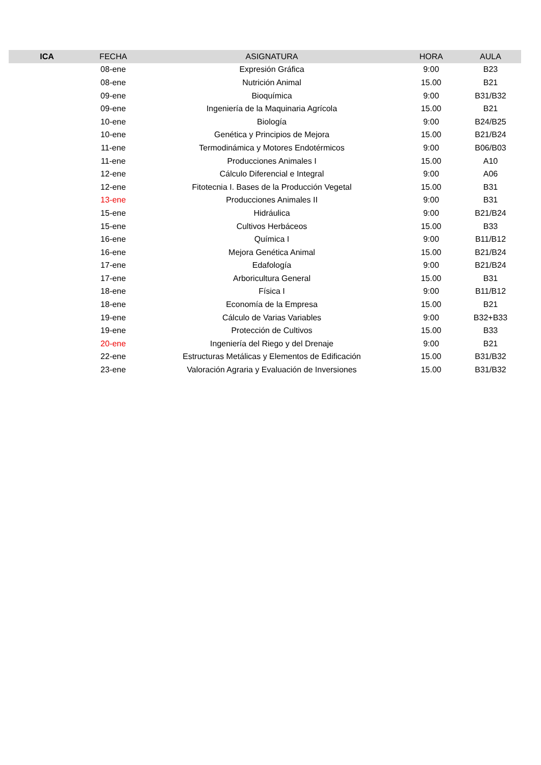| ICA | FECHA | ASIGNATURA | HORA | AULA |
| --- | --- | --- | --- | --- |
| | 08-ene | Expresión Gráfica | 9:00 | B23 |
| | 08-ene | Nutrición Animal | 15.00 | B21 |
| | 09-ene | Bioquímica | 9:00 | B31/B32 |
| | 09-ene | Ingeniería de la Maquinaria Agrícola | 15.00 | B21 |
| | 10-ene | Biología | 9:00 | B24/B25 |
| | 10-ene | Genética y Principios de Mejora | 15.00 | B21/B24 |
| | 11-ene | Termodinámica y Motores Endotérmicos | 9:00 | B06/B03 |
| | 11-ene | Producciones Animales I | 15.00 | A10 |
| | 12-ene | Cálculo Diferencial e Integral | 9:00 | A06 |
| | 12-ene | Fitotecnia I. Bases de la Producción Vegetal | 15.00 | B31 |
| | 13-ene | Producciones Animales II | 9:00 | B31 |
| | 15-ene | Hidráulica | 9:00 | B21/B24 |
| | 15-ene | Cultivos Herbáceos | 15.00 | B33 |
| | 16-ene | Química I | 9:00 | B11/B12 |
| | 16-ene | Mejora Genética Animal | 15.00 | B21/B24 |
| | 17-ene | Edafología | 9:00 | B21/B24 |
| | 17-ene | Arboricultura General | 15.00 | B31 |
| | 18-ene | Física I | 9:00 | B11/B12 |
| | 18-ene | Economía de la Empresa | 15.00 | B21 |
| | 19-ene | Cálculo de Varias Variables | 9:00 | B32+B33 |
| | 19-ene | Protección de Cultivos | 15.00 | B33 |
| | 20-ene | Ingeniería del Riego y del Drenaje | 9:00 | B21 |
| | 22-ene | Estructuras Metálicas y Elementos de Edificación | 15.00 | B31/B32 |
| | 23-ene | Valoración Agraria y Evaluación de Inversiones | 15.00 | B31/B32 |